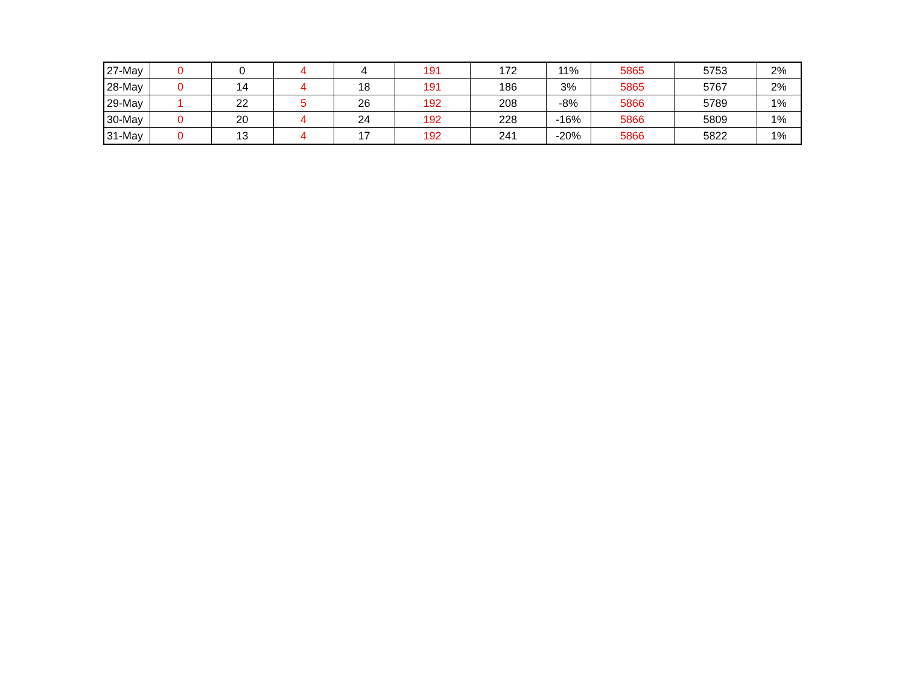| 27-May | 0 | 0 | 4 | 4 | 191 | 172 | 11% | 5865 | 5753 | 2% |
| 28-May | 0 | 14 | 4 | 18 | 191 | 186 | 3% | 5865 | 5767 | 2% |
| 29-May | 1 | 22 | 5 | 26 | 192 | 208 | -8% | 5866 | 5789 | 1% |
| 30-May | 0 | 20 | 4 | 24 | 192 | 228 | -16% | 5866 | 5809 | 1% |
| 31-May | 0 | 13 | 4 | 17 | 192 | 241 | -20% | 5866 | 5822 | 1% |